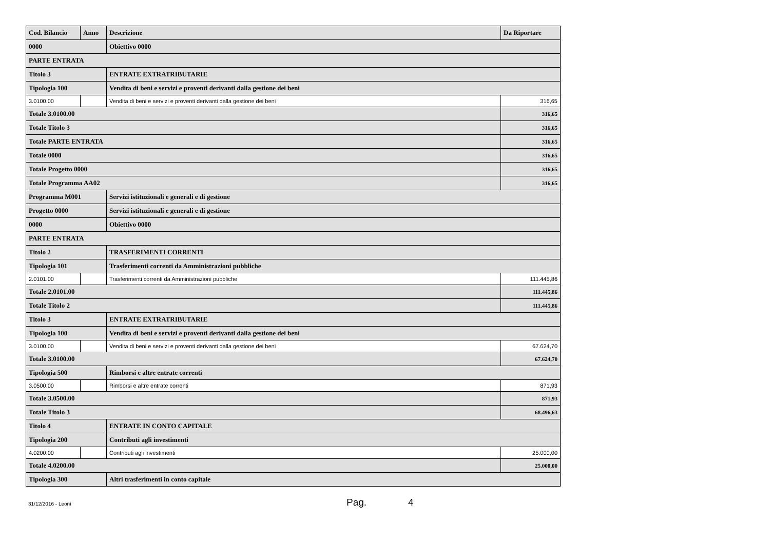| Cod. Bilancio | Anno | Descrizione | Da Riportare |
| --- | --- | --- | --- |
| 0000 | | Obiettivo 0000 | |
| PARTE ENTRATA | | | |
| Titolo 3 | | ENTRATE EXTRATRIBUTARIE | |
| Tipologia 100 | | Vendita di beni e servizi e proventi derivanti dalla gestione dei beni | |
| 3.0100.00 | | Vendita di beni e servizi e proventi derivanti dalla gestione dei beni | 316,65 |
| Totale 3.0100.00 | | | 316,65 |
| Totale Titolo 3 | | | 316,65 |
| Totale PARTE ENTRATA | | | 316,65 |
| Totale 0000 | | | 316,65 |
| Totale Progetto 0000 | | | 316,65 |
| Totale Programma AA02 | | | 316,65 |
| Programma M001 | | Servizi istituzionali e generali e di gestione | |
| Progetto 0000 | | Servizi istituzionali e generali e di gestione | |
| 0000 | | Obiettivo 0000 | |
| PARTE ENTRATA | | | |
| Titolo 2 | | TRASFERIMENTI CORRENTI | |
| Tipologia 101 | | Trasferimenti correnti da Amministrazioni pubbliche | |
| 2.0101.00 | | Trasferimenti correnti da Amministrazioni pubbliche | 111.445,86 |
| Totale 2.0101.00 | | | 111.445,86 |
| Totale Titolo 2 | | | 111.445,86 |
| Titolo 3 | | ENTRATE EXTRATRIBUTARIE | |
| Tipologia 100 | | Vendita di beni e servizi e proventi derivanti dalla gestione dei beni | |
| 3.0100.00 | | Vendita di beni e servizi e proventi derivanti dalla gestione dei beni | 67.624,70 |
| Totale 3.0100.00 | | | 67.624,70 |
| Tipologia 500 | | Rimborsi e altre entrate correnti | |
| 3.0500.00 | | Rimborsi e altre entrate correnti | 871,93 |
| Totale 3.0500.00 | | | 871,93 |
| Totale Titolo 3 | | | 68.496,63 |
| Titolo 4 | | ENTRATE IN CONTO CAPITALE | |
| Tipologia 200 | | Contributi agli investimenti | |
| 4.0200.00 | | Contributi agli investimenti | 25.000,00 |
| Totale 4.0200.00 | | | 25.000,00 |
| Tipologia 300 | | Altri trasferimenti in conto capitale | |
31/12/2016 - Leoni Pag. 4